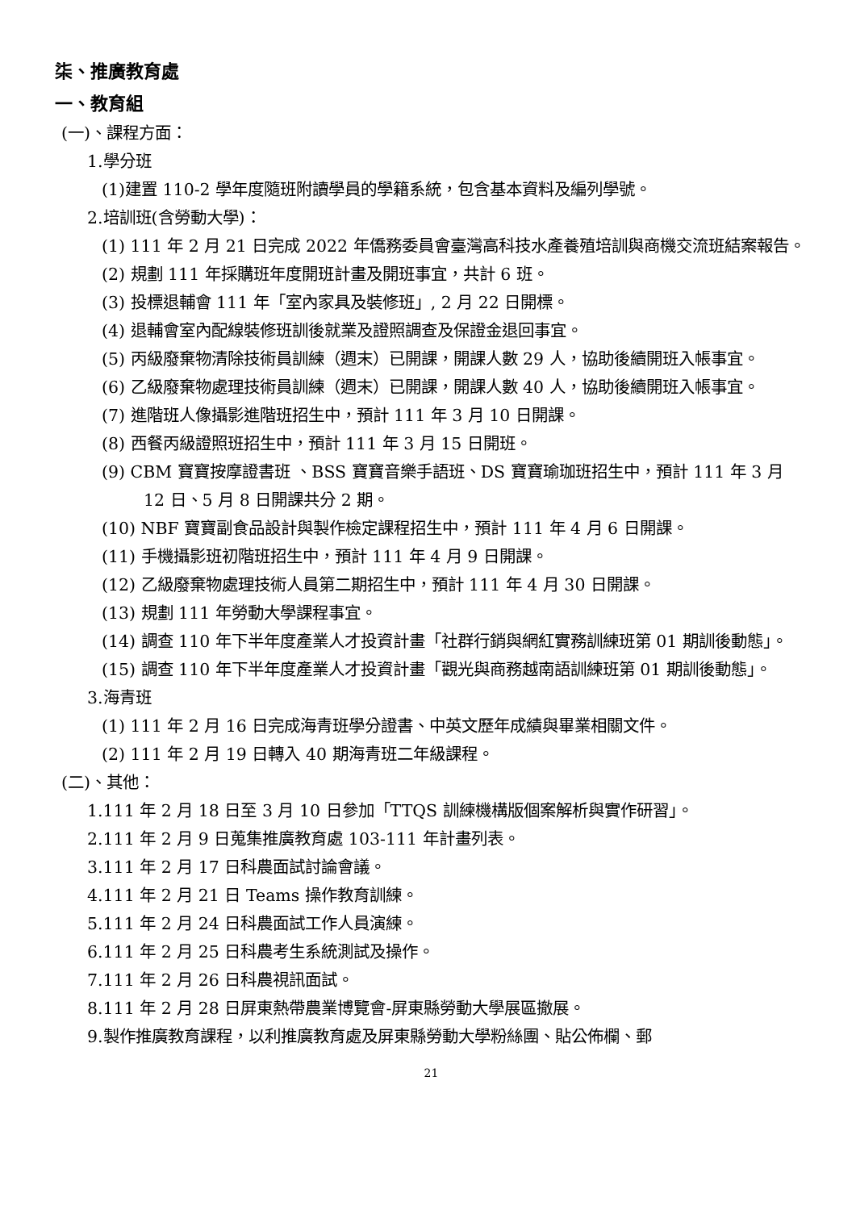柒、推廣教育處
一、教育組
(一)、課程方面：
1.學分班
(1)建置 110-2 學年度隨班附讀學員的學籍系統，包含基本資料及編列學號。
2.培訓班(含勞動大學)：
(1) 111 年 2 月 21 日完成 2022 年僑務委員會臺灣高科技水產養殖培訓與商機交流班結案報告。
(2) 規劃 111 年採購班年度開班計畫及開班事宜，共計 6 班。
(3) 投標退輔會 111 年「室內家具及裝修班」, 2 月 22 日開標。
(4) 退輔會室內配線裝修班訓後就業及證照調查及保證金退回事宜。
(5) 丙級廢棄物清除技術員訓練（週末）已開課，開課人數 29 人，協助後續開班入帳事宜。
(6) 乙級廢棄物處理技術員訓練（週末）已開課，開課人數 40 人，協助後續開班入帳事宜。
(7) 進階班人像攝影進階班招生中，預計 111 年 3 月 10 日開課。
(8) 西餐丙級證照班招生中，預計 111 年 3 月 15 日開班。
(9) CBM 寶寶按摩證書班 、BSS 寶寶音樂手語班、DS 寶寶瑜珈班招生中，預計 111 年 3 月 12 日、5 月 8 日開課共分 2 期。
(10) NBF 寶寶副食品設計與製作檢定課程招生中，預計 111 年 4 月 6 日開課。
(11) 手機攝影班初階班招生中，預計 111 年 4 月 9 日開課。
(12) 乙級廢棄物處理技術人員第二期招生中，預計 111 年 4 月 30 日開課。
(13) 規劃 111 年勞動大學課程事宜。
(14) 調查 110 年下半年度產業人才投資計畫「社群行銷與網紅實務訓練班第 01 期訓後動態」。
(15) 調查 110 年下半年度產業人才投資計畫「觀光與商務越南語訓練班第 01 期訓後動態」。
3.海青班
(1) 111 年 2 月 16 日完成海青班學分證書、中英文歷年成績與畢業相關文件。
(2) 111 年 2 月 19 日轉入 40 期海青班二年級課程。
(二)、其他：
1.111 年 2 月 18 日至 3 月 10 日參加「TTQS 訓練機構版個案解析與實作研習」。
2.111 年 2 月 9 日蒐集推廣教育處 103-111 年計畫列表。
3.111 年 2 月 17 日科農面試討論會議。
4.111 年 2 月 21 日 Teams 操作教育訓練。
5.111 年 2 月 24 日科農面試工作人員演練。
6.111 年 2 月 25 日科農考生系統測試及操作。
7.111 年 2 月 26 日科農視訊面試。
8.111 年 2 月 28 日屏東熱帶農業博覽會-屏東縣勞動大學展區撤展。
9.製作推廣教育課程，以利推廣教育處及屏東縣勞動大學粉絲團、貼公佈欄、郵
21